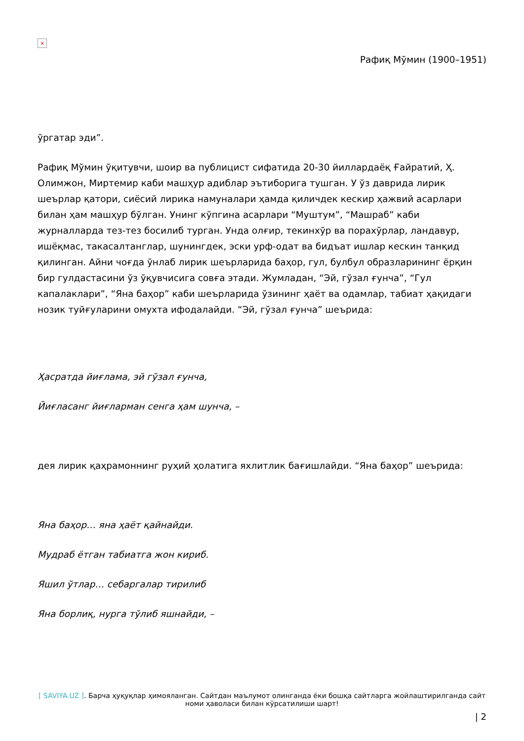×
Рафиқ Мўмин (1900–1951)
ўргатар эди”.
Рафиқ Мўмин ўқитувчи, шоир ва публицист сифатида 20-30 йиллардаёқ Ғайратий, Ҳ. Олимжон, Миртемир каби машҳур адиблар эътиборига тушган. У ўз даврида лирик шеърлар қатори, сиёсий лирика намуналари ҳамда қиличдек кескир ҳажвий асарлари билан ҳам машҳур бўлган. Унинг кўпгина асарлари “Муштум”, “Машраб” каби журналларда тез-тез босилиб турган. Унда олғир, текинхўр ва порахўрлар, ландавур, ишёқмас, такасалтанглар, шунингдек, эски урф-одат ва бидъат ишлар кескин танқид қилинган. Айни чоғда ўнлаб лирик шеърларида баҳор, гул, булбул образларининг ёрқин бир гулдастасини ўз ўқувчисига совға этади. Жумладан, “Эй, гўзал ғунча”, “Гул капалаклари”, “Яна баҳор” каби шеърларида ўзининг ҳаёт ва одамлар, табиат ҳақидаги нозик туйғуларини омухта ифодалайди. “Эй, гўзал ғунча” шеърида:
Ҳасратда йиғлама, эй гўзал ғунча,
Йиғласанг йиғларман сенга ҳам шунча, –
дея лирик қаҳрамоннинг руҳий ҳолатига яхлитлик бағишлайди. “Яна баҳор” шеърида:
Яна баҳор… яна ҳаёт қайнайди.
Мудраб ётган табиатга жон кириб.
Яшил ўтлар… себаргалар тирилиб
Яна борлиқ, нурга тўлиб яшнайди, –
[ SAVIYA.UZ ]. Барча ҳуқуқлар ҳимояланган. Сайтдан маълумот олинганда ёки бошқа сайтларга жойлаштирилганда сайт номи ҳаволаси билан кўрсатилиши шарт!
| 2